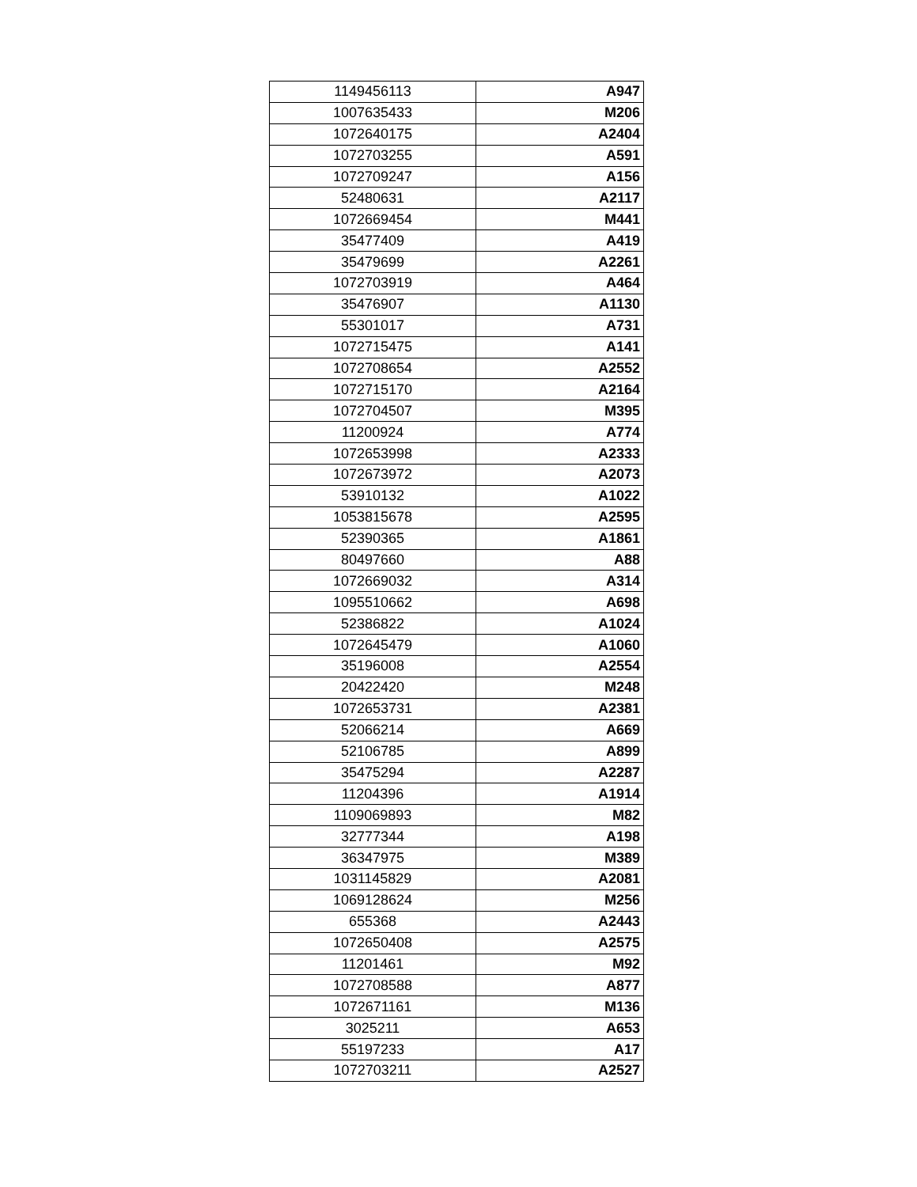| 1149456113 | A947 |
| 1007635433 | M206 |
| 1072640175 | A2404 |
| 1072703255 | A591 |
| 1072709247 | A156 |
| 52480631 | A2117 |
| 1072669454 | M441 |
| 35477409 | A419 |
| 35479699 | A2261 |
| 1072703919 | A464 |
| 35476907 | A1130 |
| 55301017 | A731 |
| 1072715475 | A141 |
| 1072708654 | A2552 |
| 1072715170 | A2164 |
| 1072704507 | M395 |
| 11200924 | A774 |
| 1072653998 | A2333 |
| 1072673972 | A2073 |
| 53910132 | A1022 |
| 1053815678 | A2595 |
| 52390365 | A1861 |
| 80497660 | A88 |
| 1072669032 | A314 |
| 1095510662 | A698 |
| 52386822 | A1024 |
| 1072645479 | A1060 |
| 35196008 | A2554 |
| 20422420 | M248 |
| 1072653731 | A2381 |
| 52066214 | A669 |
| 52106785 | A899 |
| 35475294 | A2287 |
| 11204396 | A1914 |
| 1109069893 | M82 |
| 32777344 | A198 |
| 36347975 | M389 |
| 1031145829 | A2081 |
| 1069128624 | M256 |
| 655368 | A2443 |
| 1072650408 | A2575 |
| 11201461 | M92 |
| 1072708588 | A877 |
| 1072671161 | M136 |
| 3025211 | A653 |
| 55197233 | A17 |
| 1072703211 | A2527 |